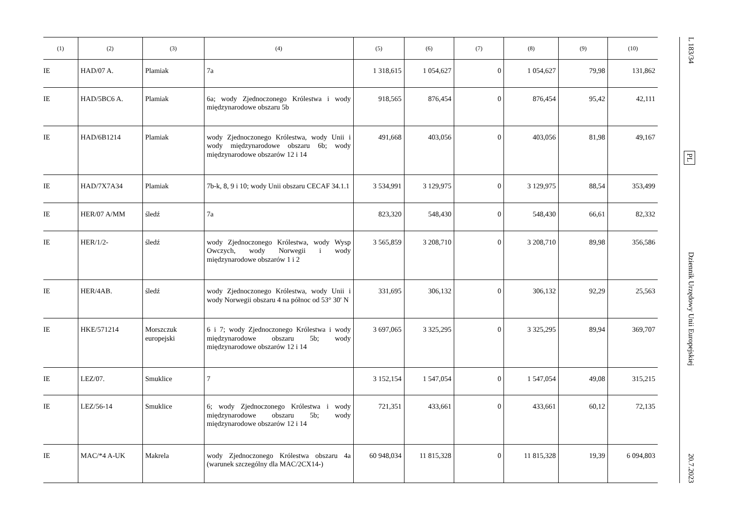L 183/34 PL Dziennik Urzędowy Unii Europejskiej 20.7.2023
| (1) | (2) | (3) | (4) | (5) | (6) | (7) | (8) | (9) | (10) |
| --- | --- | --- | --- | --- | --- | --- | --- | --- | --- |
| IE | HAD/07 A. | Plamiak | 7a | 1 318,615 | 1 054,627 | 0 | 1 054,627 | 79,98 | 131,862 |
| IE | HAD/5BC6 A. | Plamiak | 6a; wody Zjednoczonego Królestwa i wody międzynarodowe obszaru 5b | 918,565 | 876,454 | 0 | 876,454 | 95,42 | 42,111 |
| IE | HAD/6B1214 | Plamiak | wody Zjednoczonego Królestwa, wody Unii i wody międzynarodowe obszaru 6b; wody międzynarodowe obszarów 12 i 14 | 491,668 | 403,056 | 0 | 403,056 | 81,98 | 49,167 |
| IE | HAD/7X7A34 | Plamiak | 7b-k, 8, 9 i 10; wody Unii obszaru CECAF 34.1.1 | 3 534,991 | 3 129,975 | 0 | 3 129,975 | 88,54 | 353,499 |
| IE | HER/07 A/MM | śledź | 7a | 823,320 | 548,430 | 0 | 548,430 | 66,61 | 82,332 |
| IE | HER/1/2- | śledź | wody Zjednoczonego Królestwa, wody Wysp Owczych, wody Norwegii i wody międzynarodowe obszarów 1 i 2 | 3 565,859 | 3 208,710 | 0 | 3 208,710 | 89,98 | 356,586 |
| IE | HER/4AB. | śledź | wody Zjednoczonego Królestwa, wody Unii i wody Norwegii obszaru 4 na północ od 53° 30′ N | 331,695 | 306,132 | 0 | 306,132 | 92,29 | 25,563 |
| IE | HKE/571214 | Morszczuk europejski | 6 i 7; wody Zjednoczonego Królestwa i wody międzynarodowe obszaru 5b; wody międzynarodowe obszarów 12 i 14 | 3 697,065 | 3 325,295 | 0 | 3 325,295 | 89,94 | 369,707 |
| IE | LEZ/07. | Smuklice | 7 | 3 152,154 | 1 547,054 | 0 | 1 547,054 | 49,08 | 315,215 |
| IE | LEZ/56-14 | Smuklice | 6; wody Zjednoczonego Królestwa i wody międzynarodowe obszaru 5b; wody międzynarodowe obszarów 12 i 14 | 721,351 | 433,661 | 0 | 433,661 | 60,12 | 72,135 |
| IE | MAC/*4 A-UK | Makrela | wody Zjednoczonego Królestwa obszaru 4a (warunek szczególny dla MAC/2CX14-) | 60 948,034 | 11 815,328 | 0 | 11 815,328 | 19,39 | 6 094,803 |